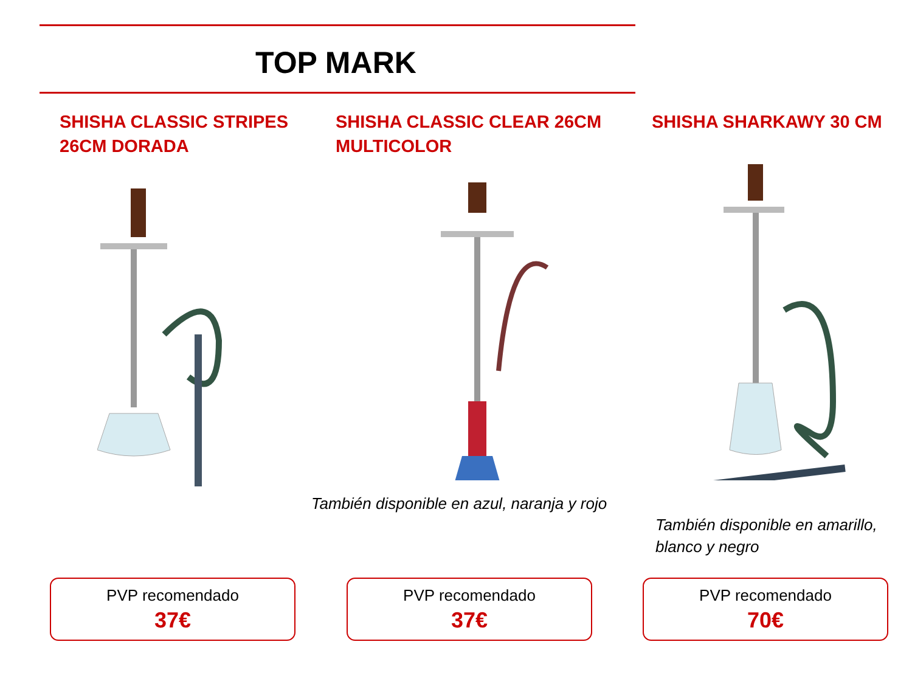TOP MARK
SHISHA CLASSIC STRIPES
26CM DORADA
PVP recomendado
37€
SHISHA CLASSIC CLEAR 26CM
MULTICOLOR
También disponible en azul, naranja y rojo
PVP recomendado
37€
SHISHA SHARKAWY 30 CM
También disponible en amarillo,
blanco y negro
PVP recomendado
70€